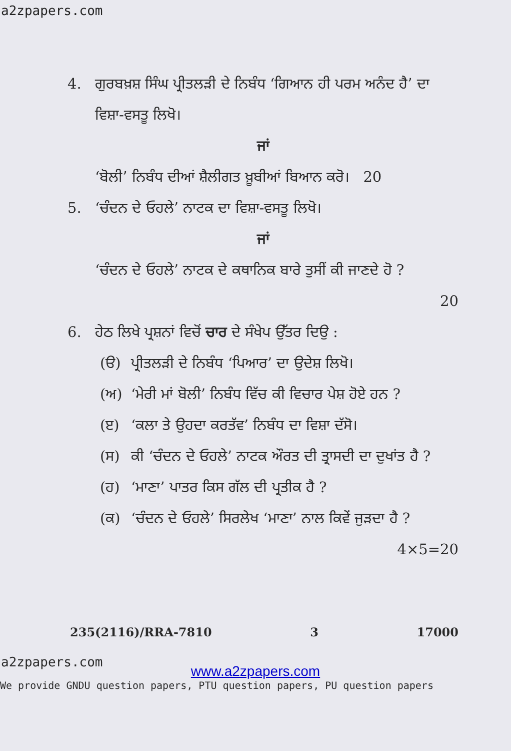a2zpapers.com
4. ਗੁਰਬਖ਼ਸ਼ ਸਿੰਘ ਪ੍ਰੀਤਲੜੀ ਦੇ ਨਿਬੰਧ ‘ਗਿਆਨ ਹੀ ਪਰਮ ਅਨੰਦ ਹੈ’ ਦਾ ਵਿਸ਼ਾ-ਵਸਤੂ ਲਿਖੋ।
ਜਾਂ
‘ਬੋਲੀ’ ਨਿਬੰਧ ਦੀਆਂ ਸ਼ੈਲੀਗਤ ਖ਼ੂਬੀਆਂ ਬਿਆਨ ਕਰੋ। 20
5. ‘ਚੰਦਨ ਦੇ ਓਹਲੇ’ ਨਾਟਕ ਦਾ ਵਿਸ਼ਾ-ਵਸਤੂ ਲਿਖੋ।
ਜਾਂ
‘ਚੰਦਨ ਦੇ ਓਹਲੇ’ ਨਾਟਕ ਦੇ ਕਥਾਨਿਕ ਬਾਰੇ ਤੁਸੀਂ ਕੀ ਜਾਣਦੇ ਹੋ ?
20
6. ਹੇਠ ਲਿਖੇ ਪ੍ਰਸ਼ਨਾਂ ਵਿਚੋਂ ਚਾਰ ਦੇ ਸੰਖੇਪ ਉੱਤਰ ਦਿਉ :
(ੳ) ਪ੍ਰੀਤਲੜੀ ਦੇ ਨਿਬੰਧ ‘ਪਿਆਰ’ ਦਾ ਉਦੇਸ਼ ਲਿਖੋ।
(ਅ) ‘ਮੇਰੀ ਮਾਂ ਬੋਲੀ’ ਨਿਬੰਧ ਵਿੱਚ ਕੀ ਵਿਚਾਰ ਪੇਸ਼ ਹੋਏ ਹਨ ?
(ੲ) ‘ਕਲਾ ਤੇ ਉਹਦਾ ਕਰਤੱਵ’ ਨਿਬੰਧ ਦਾ ਵਿਸ਼ਾ ਦੱਸੋ।
(ਸ) ਕੀ ‘ਚੰਦਨ ਦੇ ਓਹਲੇ’ ਨਾਟਕ ਔਰਤ ਦੀ ਤ੍ਰਾਸਦੀ ਦਾ ਦੁਖਾਂਤ ਹੈ ?
(ਹ) ‘ਮਾਣਾ’ ਪਾਤਰ ਕਿਸ ਗੱਲ ਦੀ ਪ੍ਰਤੀਕ ਹੈ ?
(ਕ) ‘ਚੰਦਨ ਦੇ ਓਹਲੇ’ ਸਿਰਲੇਖ ‘ਮਾਣਾ’ ਨਾਲ ਕਿਵੇਂ ਜੁੜਦਾ ਹੈ ? 4×5=20
235(2116)/RRA-7810 3 17000
a2zpapers.com
www.a2zpapers.com
We provide GNDU question papers, PTU question papers, PU question papers